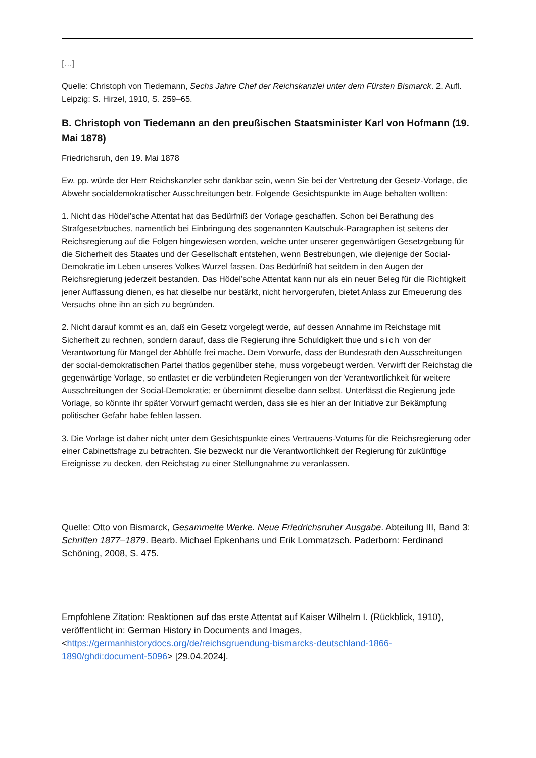[…]
Quelle: Christoph von Tiedemann, Sechs Jahre Chef der Reichskanzlei unter dem Fürsten Bismarck. 2. Aufl. Leipzig: S. Hirzel, 1910, S. 259–65.
B. Christoph von Tiedemann an den preußischen Staatsminister Karl von Hofmann (19. Mai 1878)
Friedrichsruh, den 19. Mai 1878
Ew. pp. würde der Herr Reichskanzler sehr dankbar sein, wenn Sie bei der Vertretung der Gesetz-Vorlage, die Abwehr socialdemokratischer Ausschreitungen betr. Folgende Gesichtspunkte im Auge behalten wollten:
1. Nicht das Hödel’sche Attentat hat das Bedürfniß der Vorlage geschaffen. Schon bei Berathung des Strafgesetzbuches, namentlich bei Einbringung des sogenannten Kautschuk-Paragraphen ist seitens der Reichsregierung auf die Folgen hingewiesen worden, welche unter unserer gegenwärtigen Gesetzgebung für die Sicherheit des Staates und der Gesellschaft entstehen, wenn Bestrebungen, wie diejenige der Social-Demokratie im Leben unseres Volkes Wurzel fassen. Das Bedürfniß hat seitdem in den Augen der Reichsregierung jederzeit bestanden. Das Hödel’sche Attentat kann nur als ein neuer Beleg für die Richtigkeit jener Auffassung dienen, es hat dieselbe nur bestärkt, nicht hervorgerufen, bietet Anlass zur Erneuerung des Versuchs ohne ihn an sich zu begründen.
2. Nicht darauf kommt es an, daß ein Gesetz vorgelegt werde, auf dessen Annahme im Reichstage mit Sicherheit zu rechnen, sondern darauf, dass die Regierung ihre Schuldigkeit thue und sich von der Verantwortung für Mangel der Abhülfe frei mache. Dem Vorwurfe, dass der Bundesrath den Ausschreitungen der social-demokratischen Partei thatlos gegenüber stehe, muss vorgebeugt werden. Verwirft der Reichstag die gegenwärtige Vorlage, so entlastet er die verbündeten Regierungen von der Verantwortlichkeit für weitere Ausschreitungen der Social-Demokratie; er übernimmt dieselbe dann selbst. Unterlässt die Regierung jede Vorlage, so könnte ihr später Vorwurf gemacht werden, dass sie es hier an der Initiative zur Bekämpfung politischer Gefahr habe fehlen lassen.
3. Die Vorlage ist daher nicht unter dem Gesichtspunkte eines Vertrauens-Votums für die Reichsregierung oder einer Cabinettsfrage zu betrachten. Sie bezweckt nur die Verantwortlichkeit der Regierung für zukünftige Ereignisse zu decken, den Reichstag zu einer Stellungnahme zu veranlassen.
Quelle: Otto von Bismarck, Gesammelte Werke. Neue Friedrichsruher Ausgabe. Abteilung III, Band 3: Schriften 1877–1879. Bearb. Michael Epkenhans und Erik Lommatzsch. Paderborn: Ferdinand Schöning, 2008, S. 475.
Empfohlene Zitation: Reaktionen auf das erste Attentat auf Kaiser Wilhelm I. (Rückblick, 1910), veröffentlicht in: German History in Documents and Images, <https://germanhistorydocs.org/de/reichsgruendung-bismarcks-deutschland-1866-1890/ghdi:document-5096> [29.04.2024].